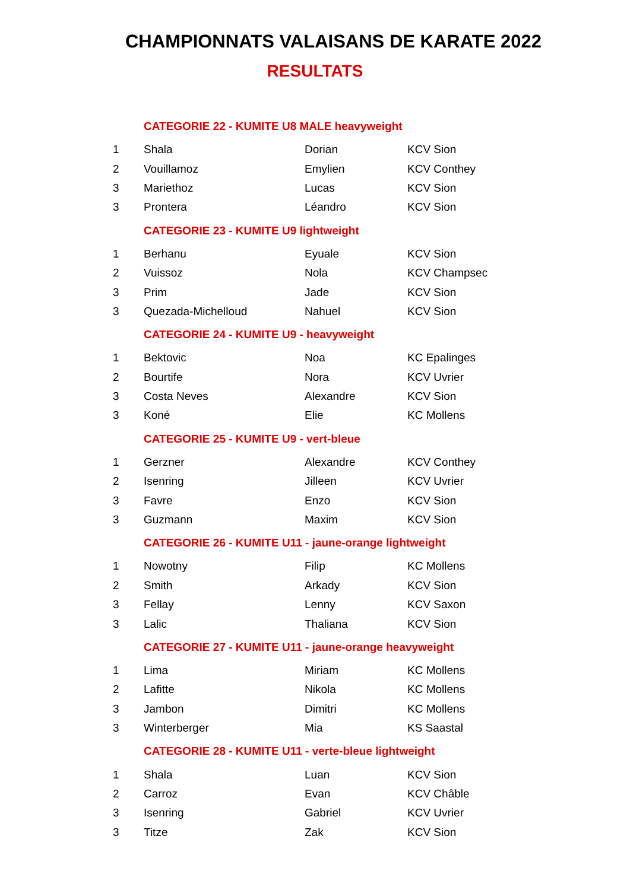CHAMPIONNATS VALAISANS DE KARATE 2022
RESULTATS
| | CATEGORIE 22 - KUMITE U8 MALE heavyweight | | |
| 1 | Shala | Dorian | KCV Sion |
| 2 | Vouillamoz | Emylien | KCV Conthey |
| 3 | Mariethoz | Lucas | KCV Sion |
| 3 | Prontera | Léandro | KCV Sion |
| | CATEGORIE 23 - KUMITE U9 lightweight | | |
| 1 | Berhanu | Eyuale | KCV Sion |
| 2 | Vuissoz | Nola | KCV Champsec |
| 3 | Prim | Jade | KCV Sion |
| 3 | Quezada-Michelloud | Nahuel | KCV Sion |
| | CATEGORIE 24 - KUMITE U9 - heavyweight | | |
| 1 | Bektovic | Noa | KC Epalinges |
| 2 | Bourtife | Nora | KCV Uvrier |
| 3 | Costa Neves | Alexandre | KCV Sion |
| 3 | Koné | Elie | KC Mollens |
| | CATEGORIE 25 - KUMITE U9 - vert-bleue | | |
| 1 | Gerzner | Alexandre | KCV Conthey |
| 2 | Isenring | Jilleen | KCV Uvrier |
| 3 | Favre | Enzo | KCV Sion |
| 3 | Guzmann | Maxim | KCV Sion |
| | CATEGORIE 26 - KUMITE U11 - jaune-orange lightweight | | |
| 1 | Nowotny | Filip | KC Mollens |
| 2 | Smith | Arkady | KCV Sion |
| 3 | Fellay | Lenny | KCV Saxon |
| 3 | Lalic | Thaliana | KCV Sion |
| | CATEGORIE 27 - KUMITE U11 - jaune-orange heavyweight | | |
| 1 | Lima | Miriam | KC Mollens |
| 2 | Lafitte | Nikola | KC Mollens |
| 3 | Jambon | Dimitri | KC Mollens |
| 3 | Winterberger | Mia | KS Saastal |
| | CATEGORIE 28 - KUMITE U11 - verte-bleue lightweight | | |
| 1 | Shala | Luan | KCV Sion |
| 2 | Carroz | Evan | KCV Châble |
| 3 | Isenring | Gabriel | KCV Uvrier |
| 3 | Titze | Zak | KCV Sion |